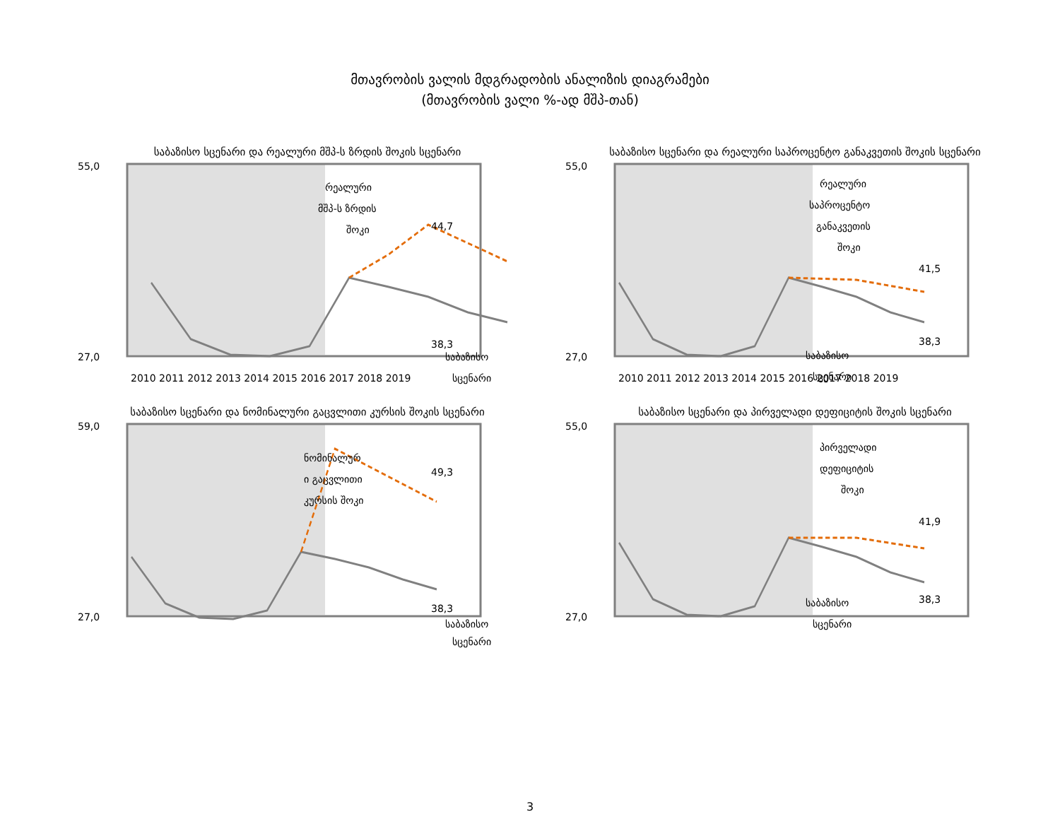მთავრობის ვალის მდგრადობის ანალიზის დიაგრამები
(მთავრობის ვალი %-ად მშპ-თან)
საბაზისო სცენარი და რეალური მშპ-ს ზრდის შოკის სცენარი
55,0
27,0
რეალური
მშპ-ს ზრდის
შოკი
44,7
38,3
საბაზისო
სცენარი
2010 2011 2012 2013 2014 2015 2016 2017 2018 2019
საბაზისო სცენარი და რეალური საპროცენტო განაკვეთის შოკის სცენარი
55,0
27,0
რეალური
საპროცენტო
განაკვეთის
შოკი
41,5
38,3
საბაზისო
სცენარი
2010 2011 2012 2013 2014 2015 2016 2017 2018 2019
საბაზისო სცენარი და ნომინალური გაცვლითი კურსის შოკის სცენარი
59,0
27,0
ნომინალურ
ი გაცვლითი
კურსის შოკი
49,3
38,3
საბაზისო
სცენარი
საბაზისო სცენარი და პირველადი დეფიციტის შოკის სცენარი
55,0
27,0
პირველადი
დეფიციტის
შოკი
41,9
38,3
საბაზისო
სცენარი
3